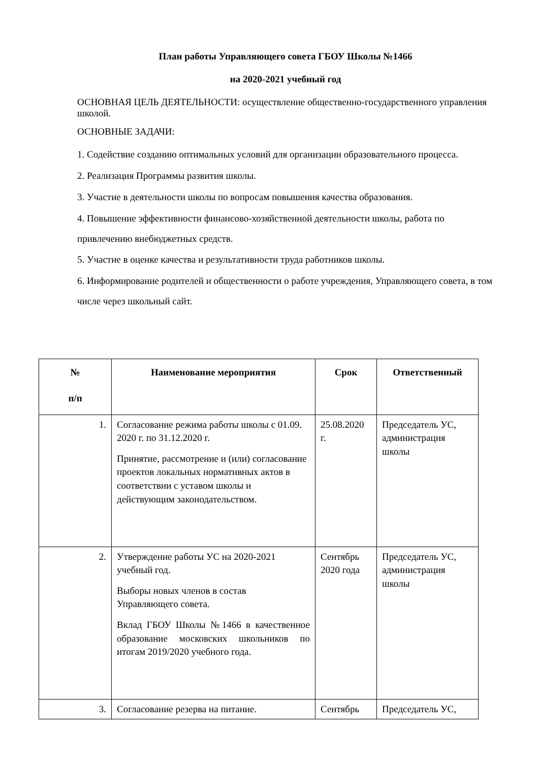План работы Управляющего совета ГБОУ Школы №1466
на 2020-2021 учебный год
ОСНОВНАЯ ЦЕЛЬ ДЕЯТЕЛЬНОСТИ: осуществление общественно-государственного управления школой.
ОСНОВНЫЕ ЗАДАЧИ:
1. Содействие созданию оптимальных условий для организации образовательного процесса.
2. Реализация Программы развития школы.
3. Участие в деятельности школы по вопросам повышения качества образования.
4. Повышение эффективности финансово-хозяйственной деятельности школы, работа по привлечению внебюджетных средств.
5. Участие в оценке качества и результативности труда работников школы.
6. Информирование родителей и общественности о работе учреждения, Управляющего совета, в том числе через школьный сайт.
| № п/п | Наименование мероприятия | Срок | Ответственный |
| --- | --- | --- | --- |
| 1. | Согласование режима работы школы с 01.09. 2020 г. по 31.12.2020 г. Принятие, рассмотрение и (или) согласование проектов локальных нормативных актов в соответствии с уставом школы и действующим законодательством. | 25.08.2020 г. | Председатель УС, администрация школы |
| 2. | Утверждение работы УС на 2020-2021 учебный год. Выборы новых членов в состав Управляющего совета. Вклад ГБОУ Школы №1466 в качественное образование московских школьников по итогам 2019/2020 учебного года. | Сентябрь 2020 года | Председатель УС, администрация школы |
| 3. | Согласование резерва на питание. | Сентябрь | Председатель УС, |